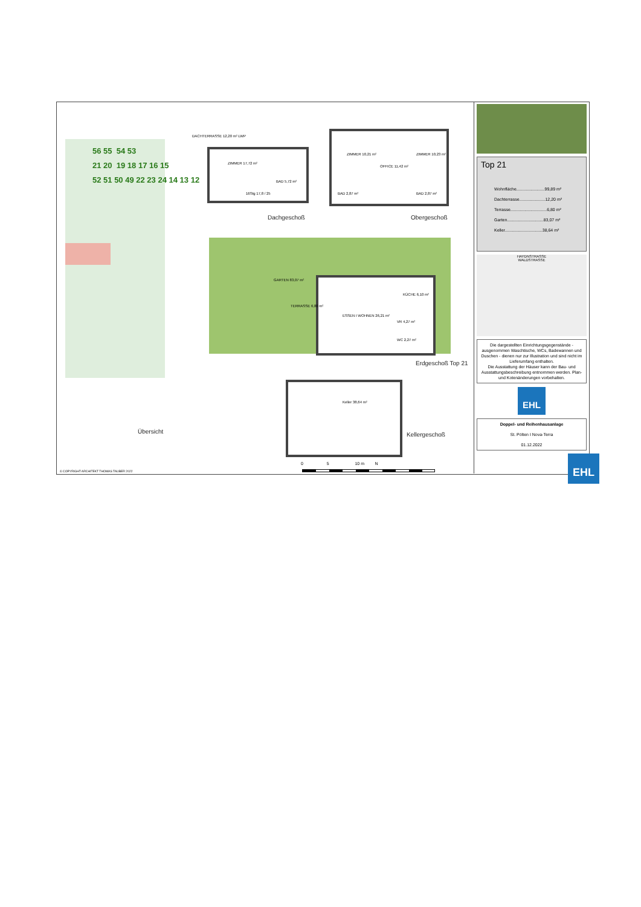56 55 54 53
21 20 19 18 17 16 15
52 51 50 49 22 23 24 14 13 12
Übersicht
ZIMMER 17,72 m²
BAD 5,72 m²
16Stg 17,8 / 25
DACHTERRASSE 12,20 m² LWP
Dachgeschoß
ZIMMER 10,21 m²
OFFICE 11,42 m²
ZIMMER 10,23 m²
BAD 2,87 m² BAD 2,87 m²
Obergeschoß
GARTEN 83,07 m²
ESSEN I WOHNEN 26,21 m²
KÜCHE 6,10 m²
VR 4,27 m²
WC 2,27 m²
TERRASSE 6,80 m²
Erdgeschoß Top 21
Keller 38,64 m²
Kellergeschoß
0 5 10 m N
© COPYRIGHT ARCHITEKT THOMAS TAUBER 2022
Top 21
Wohnfläche........................99,89 m²
Dachterrasse......................12,20 m²
Terrasse...............................6,80 m²
Garten...............................83,07 m²
Keller................................38,64 m²
HAYDNSTRASSE
WALDSTRASSE
Die dargestellten Einrichtungsgegenstände - ausgenommen Waschtische, WCs, Badewannen und Duschen - dienen nur zur Illustration und sind nicht im Lieferumfang enthalten.
Die Ausstattung der Häuser kann der Bau- und Ausstattungsbeschreibung entnommen werden. Plan- und Kotenänderungen vorbehalten.
EHL
Doppel- und Reihenhausanlage
St. Pölten I Nova-Terra
01.12.2022
EHL